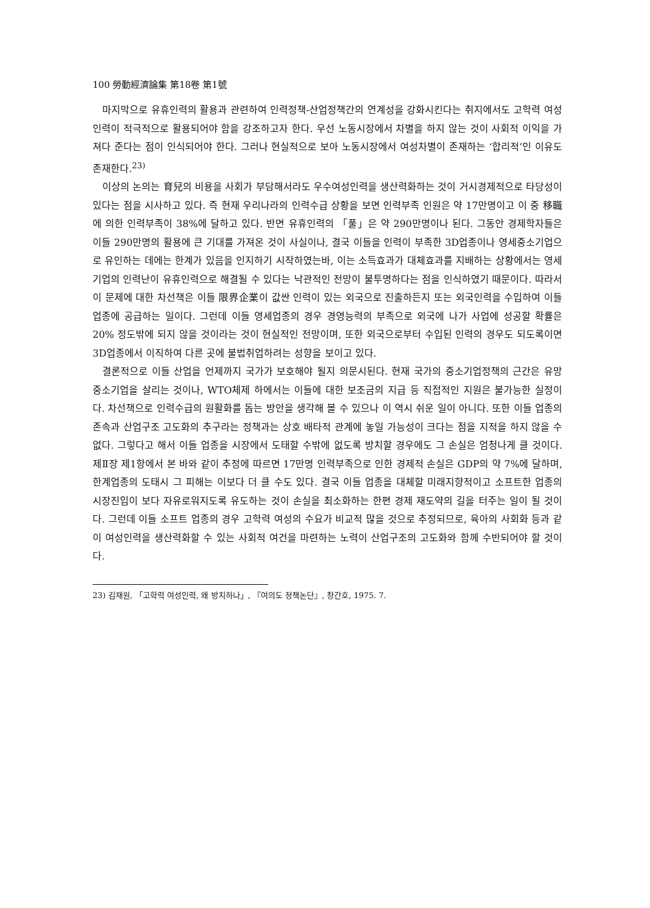100 勞動經濟論集 第18卷 第1號
마지막으로 유휴인력의 활용과 관련하여 인력정책-산업정책간의 연계성을 강화시킨다는 취지에서도 고학력 여성인력이 적극적으로 활용되어야 함을 강조하고자 한다. 우선 노동시장에서 차별을 하지 않는 것이 사회적 이익을 가져다 준다는 점이 인식되어야 한다. 그러나 현실적으로 보아 노동시장에서 여성차별이 존재하는 ‘합리적’인 이유도 존재한다.<sup>23)</sup>
이상의 논의는 育兒의 비용을 사회가 부담해서라도 우수여성인력을 생산력화하는 것이 거시경제적으로 타당성이 있다는 점을 시사하고 있다. 즉 현재 우리나라의 인력수급 상황을 보면 인력부족 인원은 약 17만명이고 이 중 移職에 의한 인력부족이 38%에 달하고 있다. 반면 유휴인력의 「풀」은 약 290만명이나 된다. 그동안 경제학자들은 이들 290만명의 활용에 큰 기대를 가져온 것이 사실이나, 결국 이들을 인력이 부족한 3D업종이나 영세중소기업으로 유인하는 데에는 한계가 있음을 인지하기 시작하였는바, 이는 소득효과가 대체효과를 지배하는 상황에서는 영세기업의 인력난이 유휴인력으로 해결될 수 있다는 낙관적인 전망이 불투명하다는 점을 인식하였기 때문이다. 따라서 이 문제에 대한 차선책은 이들 限界企業이 값싼 인력이 있는 외국으로 진출하든지 또는 외국인력을 수입하여 이들 업종에 공급하는 일이다. 그런데 이들 영세업종의 경우 경영능력의 부족으로 외국에 나가 사업에 성공할 확률은 20% 정도밖에 되지 않을 것이라는 것이 현실적인 전망이며, 또한 외국으로부터 수입된 인력의 경우도 되도록이면 3D업종에서 이직하여 다른 곳에 불법취업하려는 성향을 보이고 있다.
결론적으로 이들 산업을 언제까지 국가가 보호해야 될지 의문시된다. 현재 국가의 중소기업정책의 근간은 유망 중소기업을 살리는 것이나, WTO체제 하에서는 이들에 대한 보조금의 지급 등 직접적인 지원은 불가능한 실정이다. 차선책으로 인력수급의 원활화를 돕는 방안을 생각해 볼 수 있으나 이 역시 쉬운 일이 아니다. 또한 이들 업종의 존속과 산업구조 고도화의 추구라는 정책과는 상호 배타적 관계에 놓일 가능성이 크다는 점을 지적을 하지 않을 수 없다. 그렇다고 해서 이들 업종을 시장에서 도태할 수밖에 없도록 방치할 경우에도 그 손실은 엄청나게 클 것이다. 제Ⅱ장 제1항에서 본 바와 같이 추정에 따르면 17만명 인력부족으로 인한 경제적 손실은 GDP의 약 7%에 달하며, 한계업종의 도태시 그 피해는 이보다 더 클 수도 있다. 결국 이들 업종을 대체할 미래지향적이고 소프트한 업종의 시장진입이 보다 자유로워지도록 유도하는 것이 손실을 최소화하는 한편 경제 재도약의 길을 터주는 일이 될 것이다. 그런데 이들 소프트 업종의 경우 고학력 여성의 수요가 비교적 많을 것으로 추정되므로, 육아의 사회화 등과 같이 여성인력을 생산력화할 수 있는 사회적 여건을 마련하는 노력이 산업구조의 고도화와 함께 수반되어야 할 것이다.
23) 김재원, 「고학력 여성인력, 왜 방치하나」, 『여의도 정책논단』, 창간호, 1975. 7.